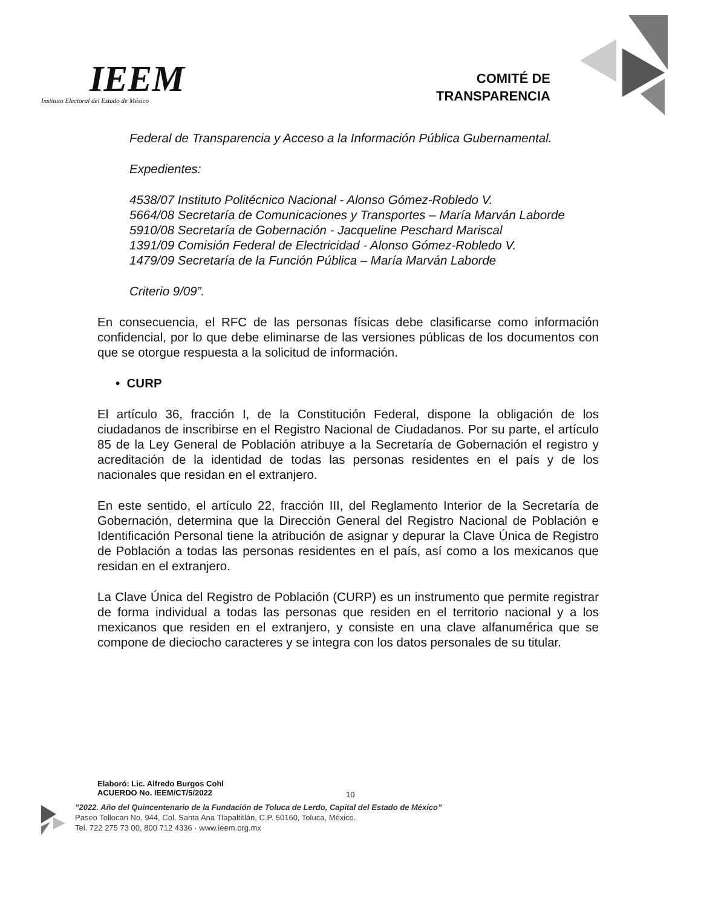IEEM
Instituto Electoral del Estado de México
COMITÉ DE
TRANSPARENCIA
Federal de Transparencia y Acceso a la Información Pública Gubernamental.
Expedientes:
4538/07 Instituto Politécnico Nacional - Alonso Gómez-Robledo V.
5664/08 Secretaría de Comunicaciones y Transportes – María Marván Laborde
5910/08 Secretaría de Gobernación - Jacqueline Peschard Mariscal
1391/09 Comisión Federal de Electricidad - Alonso Gómez-Robledo V.
1479/09 Secretaría de la Función Pública – María Marván Laborde
Criterio 9/09”.
En consecuencia, el RFC de las personas físicas debe clasificarse como información confidencial, por lo que debe eliminarse de las versiones públicas de los documentos con que se otorgue respuesta a la solicitud de información.
• CURP
El artículo 36, fracción I, de la Constitución Federal, dispone la obligación de los ciudadanos de inscribirse en el Registro Nacional de Ciudadanos. Por su parte, el artículo 85 de la Ley General de Población atribuye a la Secretaría de Gobernación el registro y acreditación de la identidad de todas las personas residentes en el país y de los nacionales que residan en el extranjero.
En este sentido, el artículo 22, fracción III, del Reglamento Interior de la Secretaría de Gobernación, determina que la Dirección General del Registro Nacional de Población e Identificación Personal tiene la atribución de asignar y depurar la Clave Única de Registro de Población a todas las personas residentes en el país, así como a los mexicanos que residan en el extranjero.
La Clave Única del Registro de Población (CURP) es un instrumento que permite registrar de forma individual a todas las personas que residen en el territorio nacional y a los mexicanos que residen en el extranjero, y consiste en una clave alfanumérica que se compone de dieciocho caracteres y se integra con los datos personales de su titular.
Elaboró: Lic. Alfredo Burgos Cohl
ACUERDO No. IEEM/CT/5/2022
10
”2022. Año del Quincentenario de la Fundación de Toluca de Lerdo, Capital del Estado de México”
Paseo Tollocan No. 944, Col. Santa Ana Tlapaltitlán, C.P. 50160, Toluca, México.
Tel. 722 275 73 00, 800 712 4336 · www.ieem.org.mx